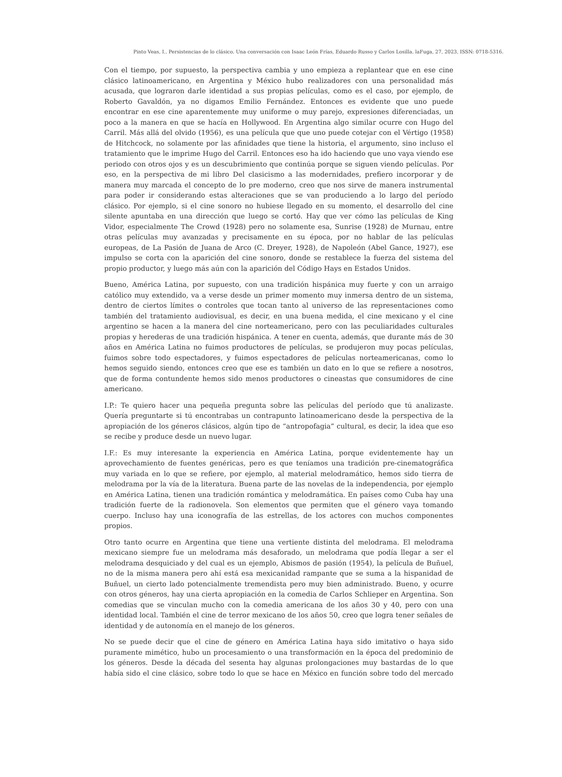Pinto Veas, I.. Persistencias de lo clásico. Una conversación con Isaac León Frías, Eduardo Russo y Carlos Losilla. laFuga, 27, 2023, ISSN: 0718-5316.
Con el tiempo, por supuesto, la perspectiva cambia y uno empieza a replantear que en ese cine clásico latinoamericano, en Argentina y México hubo realizadores con una personalidad más acusada, que lograron darle identidad a sus propias películas, como es el caso, por ejemplo, de Roberto Gavaldón, ya no digamos Emilio Fernández. Entonces es evidente que uno puede encontrar en ese cine aparentemente muy uniforme o muy parejo, expresiones diferenciadas, un poco a la manera en que se hacía en Hollywood. En Argentina algo similar ocurre con Hugo del Carril. Más allá del olvido (1956), es una película que que uno puede cotejar con el Vértigo (1958) de Hitchcock, no solamente por las afinidades que tiene la historia, el argumento, sino incluso el tratamiento que le imprime Hugo del Carril. Entonces eso ha ido haciendo que uno vaya viendo ese periodo con otros ojos y es un descubrimiento que continúa porque se siguen viendo películas. Por eso, en la perspectiva de mi libro Del clasicismo a las modernidades, prefiero incorporar y de manera muy marcada el concepto de lo pre moderno, creo que nos sirve de manera instrumental para poder ir considerando estas alteraciones que se van produciendo a lo largo del período clásico. Por ejemplo, si el cine sonoro no hubiese llegado en su momento, el desarrollo del cine silente apuntaba en una dirección que luego se cortó. Hay que ver cómo las películas de King Vidor, especialmente The Crowd (1928) pero no solamente esa, Sunrise (1928) de Murnau, entre otras películas muy avanzadas y precisamente en su época, por no hablar de las películas europeas, de La Pasión de Juana de Arco (C. Dreyer, 1928), de Napoleón (Abel Gance, 1927), ese impulso se corta con la aparición del cine sonoro, donde se restablece la fuerza del sistema del propio productor, y luego más aún con la aparición del Código Hays en Estados Unidos.
Bueno, América Latina, por supuesto, con una tradición hispánica muy fuerte y con un arraigo católico muy extendido, va a verse desde un primer momento muy inmersa dentro de un sistema, dentro de ciertos límites o controles que tocan tanto al universo de las representaciones como también del tratamiento audiovisual, es decir, en una buena medida, el cine mexicano y el cine argentino se hacen a la manera del cine norteamericano, pero con las peculiaridades culturales propias y herederas de una tradición hispánica. A tener en cuenta, además, que durante más de 30 años en América Latina no fuimos productores de películas, se produjeron muy pocas películas, fuimos sobre todo espectadores, y fuimos espectadores de películas norteamericanas, como lo hemos seguido siendo, entonces creo que ese es también un dato en lo que se refiere a nosotros, que de forma contundente hemos sido menos productores o cineastas que consumidores de cine americano.
I.P.: Te quiero hacer una pequeña pregunta sobre las películas del período que tú analizaste. Quería preguntarte si tú encontrabas un contrapunto latinoamericano desde la perspectiva de la apropiación de los géneros clásicos, algún tipo de “antropofagia” cultural, es decir, la idea que eso se recibe y produce desde un nuevo lugar.
I.F.: Es muy interesante la experiencia en América Latina, porque evidentemente hay un aprovechamiento de fuentes genéricas, pero es que teníamos una tradición pre-cinematográfica muy variada en lo que se refiere, por ejemplo, al material melodramático, hemos sido tierra de melodrama por la vía de la literatura. Buena parte de las novelas de la independencia, por ejemplo en América Latina, tienen una tradición romántica y melodramática. En países como Cuba hay una tradición fuerte de la radionovela. Son elementos que permiten que el género vaya tomando cuerpo. Incluso hay una iconografía de las estrellas, de los actores con muchos componentes propios.
Otro tanto ocurre en Argentina que tiene una vertiente distinta del melodrama. El melodrama mexicano siempre fue un melodrama más desaforado, un melodrama que podía llegar a ser el melodrama desquiciado y del cual es un ejemplo, Abismos de pasión (1954), la película de Buñuel, no de la misma manera pero ahí está esa mexicanidad rampante que se suma a la hispanidad de Buñuel, un cierto lado potencialmente tremendista pero muy bien administrado. Bueno, y ocurre con otros géneros, hay una cierta apropiación en la comedia de Carlos Schlieper en Argentina. Son comedias que se vinculan mucho con la comedia americana de los años 30 y 40, pero con una identidad local. También el cine de terror mexicano de los años 50, creo que logra tener señales de identidad y de autonomía en el manejo de los géneros.
No se puede decir que el cine de género en América Latina haya sido imitativo o haya sido puramente mimético, hubo un procesamiento o una transformación en la época del predominio de los géneros. Desde la década del sesenta hay algunas prolongaciones muy bastardas de lo que había sido el cine clásico, sobre todo lo que se hace en México en función sobre todo del mercado